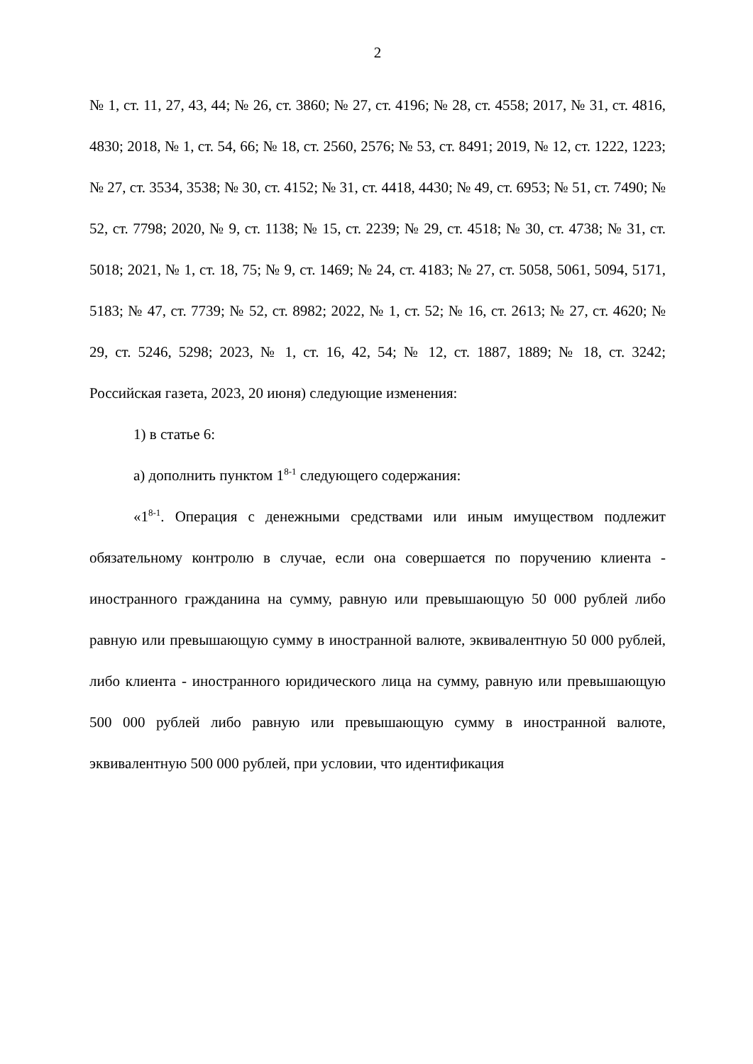2
№ 1, ст. 11, 27, 43, 44; № 26, ст. 3860; № 27, ст. 4196; № 28, ст. 4558; 2017, № 31, ст. 4816, 4830; 2018, № 1, ст. 54, 66; № 18, ст. 2560, 2576; № 53, ст. 8491; 2019, № 12, ст. 1222, 1223; № 27, ст. 3534, 3538; № 30, ст. 4152; № 31, ст. 4418, 4430; № 49, ст. 6953; № 51, ст. 7490; № 52, ст. 7798; 2020, № 9, ст. 1138; № 15, ст. 2239; № 29, ст. 4518; № 30, ст. 4738; № 31, ст. 5018; 2021, № 1, ст. 18, 75; № 9, ст. 1469; № 24, ст. 4183; № 27, ст. 5058, 5061, 5094, 5171, 5183; № 47, ст. 7739; № 52, ст. 8982; 2022, № 1, ст. 52; № 16, ст. 2613; № 27, ст. 4620; № 29, ст. 5246, 5298; 2023, № 1, ст. 16, 42, 54; № 12, ст. 1887, 1889; № 18, ст. 3242; Российская газета, 2023, 20 июня) следующие изменения:
1) в статье 6:
а) дополнить пунктом 1<sup>8-1</sup> следующего содержания:
«1<sup>8-1</sup>. Операция с денежными средствами или иным имуществом подлежит обязательному контролю в случае, если она совершается по поручению клиента - иностранного гражданина на сумму, равную или превышающую 50 000 рублей либо равную или превышающую сумму в иностранной валюте, эквивалентную 50 000 рублей, либо клиента - иностранного юридического лица на сумму, равную или превышающую 500 000 рублей либо равную или превышающую сумму в иностранной валюте, эквивалентную 500 000 рублей, при условии, что идентификация